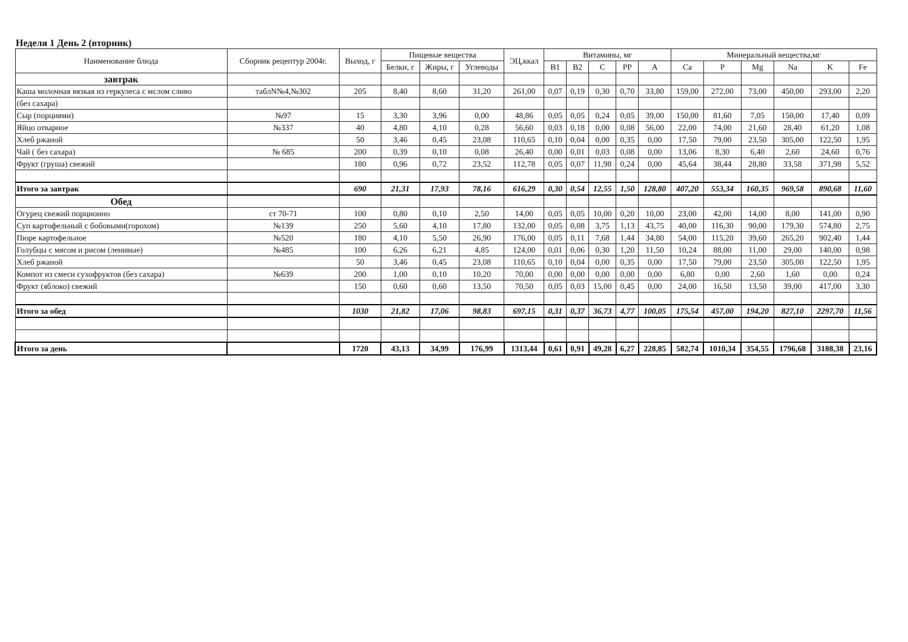Неделя 1 День 2 (вторник)
| Наименование блюда | Сборник рецептур 2004г. | Выход, г | Пищевые вещества | | | ЭЦ,ккал | Витамины, мг | | | | | Минеральный вещества,мг | | | | | |
| --- | --- | --- | --- | --- | --- | --- | --- | --- | --- | --- | --- | --- | --- | --- | --- | --- | --- |
| | | | Белки, г | Жиры, г | Углеводы | | B1 | B2 | C | PP | A | Ca | P | Mg | Na | K | Fe |
| завтрак | | | | | | | | | | | | | | | | | |
| Каша молочная вязкая из геркулеса с мслом сливо | таблN№4,№302 | 205 | 8,40 | 8,60 | 31,20 | 261,00 | 0,07 | 0,19 | 0,30 | 0,70 | 33,80 | 159,00 | 272,00 | 73,00 | 450,00 | 293,00 | 2,20 |
| (без сахара) | | | | | | | | | | | | | | | | | |
| Сыр (порциями) | №97 | 15 | 3,30 | 3,96 | 0,00 | 48,86 | 0,05 | 0,05 | 0,24 | 0,05 | 39,00 | 150,00 | 81,60 | 7,05 | 150,00 | 17,40 | 0,09 |
| Яйцо отварное | №337 | 40 | 4,80 | 4,10 | 0,28 | 56,60 | 0,03 | 0,18 | 0,00 | 0,08 | 56,00 | 22,00 | 74,00 | 21,60 | 28,40 | 61,20 | 1,08 |
| Хлеб ржаной | | 50 | 3,46 | 0,45 | 23,08 | 110,65 | 0,10 | 0,04 | 0,00 | 0,35 | 0,00 | 17,50 | 79,00 | 23,50 | 305,00 | 122,50 | 1,95 |
| Чай ( без сахара) | № 685 | 200 | 0,39 | 0,10 | 0,08 | 26,40 | 0,00 | 0,01 | 0,03 | 0,08 | 0,00 | 13,06 | 8,30 | 6,40 | 2,60 | 24,60 | 0,76 |
| Фрукт (груша) свежий | | 180 | 0,96 | 0,72 | 23,52 | 112,78 | 0,05 | 0,07 | 11,98 | 0,24 | 0,00 | 45,64 | 38,44 | 28,80 | 33,58 | 371,98 | 5,52 |
| Итого за завтрак | | 690 | 21,31 | 17,93 | 78,16 | 616,29 | 0,30 | 0,54 | 12,55 | 1,50 | 128,80 | 407,20 | 553,34 | 160,35 | 969,58 | 890,68 | 11,60 |
| Обед | | | | | | | | | | | | | | | | | |
| Огурец свежий порционно | ст 70-71 | 100 | 0,80 | 0,10 | 2,50 | 14,00 | 0,05 | 0,05 | 10,00 | 0,20 | 10,00 | 23,00 | 42,00 | 14,00 | 8,00 | 141,00 | 0,90 |
| Суп картофельный с бобовыми(горохом) | №139 | 250 | 5,60 | 4,10 | 17,80 | 132,00 | 0,05 | 0,08 | 3,75 | 1,13 | 43,75 | 40,00 | 116,30 | 90,00 | 179,30 | 574,80 | 2,75 |
| Пюре картофельное | №520 | 180 | 4,10 | 5,50 | 26,90 | 176,00 | 0,05 | 0,11 | 7,68 | 1,44 | 34,80 | 54,00 | 115,20 | 39,60 | 265,20 | 902,40 | 1,44 |
| Голубцы с мясом и рисом (ленивые) | №485 | 100 | 6,26 | 6,21 | 4,85 | 124,00 | 0,01 | 0,06 | 0,30 | 1,20 | 11,50 | 10,24 | 88,00 | 11,00 | 29,00 | 140,00 | 0,98 |
| Хлеб ржаной | | 50 | 3,46 | 0,45 | 23,08 | 110,65 | 0,10 | 0,04 | 0,00 | 0,35 | 0,00 | 17,50 | 79,00 | 23,50 | 305,00 | 122,50 | 1,95 |
| Компот из смеси сухофруктов (без сахара) | №639 | 200 | 1,00 | 0,10 | 10,20 | 70,00 | 0,00 | 0,00 | 0,00 | 0,00 | 0,00 | 6,80 | 0,00 | 2,60 | 1,60 | 0,00 | 0,24 |
| Фрукт (яблоко) свежий | | 150 | 0,60 | 0,60 | 13,50 | 70,50 | 0,05 | 0,03 | 15,00 | 0,45 | 0,00 | 24,00 | 16,50 | 13,50 | 39,00 | 417,00 | 3,30 |
| Итого за обед | | 1030 | 21,82 | 17,06 | 98,83 | 697,15 | 0,31 | 0,37 | 36,73 | 4,77 | 100,05 | 175,54 | 457,00 | 194,20 | 827,10 | 2297,70 | 11,56 |
| Итого за день | | 1720 | 43,13 | 34,99 | 176,99 | 1313,44 | 0,61 | 0,91 | 49,28 | 6,27 | 228,85 | 582,74 | 1010,34 | 354,55 | 1796,68 | 3188,38 | 23,16 |